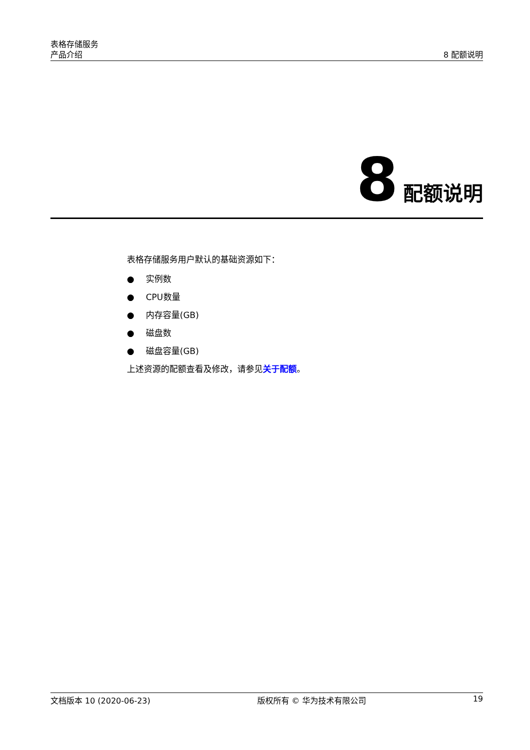表格存储服务
产品介绍 8 配额说明
8 配额说明
表格存储服务用户默认的基础资源如下：
● 实例数
● CPU数量
● 内存容量(GB)
● 磁盘数
● 磁盘容量(GB)
上述资源的配额查看及修改，请参见关于配额。
文档版本 10 (2020-06-23) 版权所有 © 华为技术有限公司 19